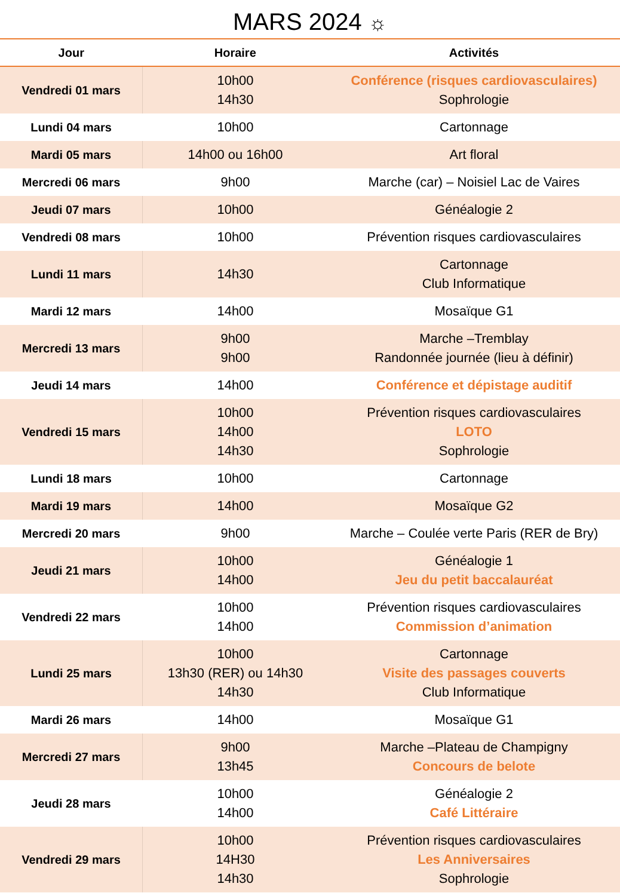MARS 2024 ☼
| Jour | Horaire | Activités |
| --- | --- | --- |
| Vendredi 01 mars | 10h00 14h30 | Conférence (risques cardiovasculaires) Sophrologie |
| Lundi 04 mars | 10h00 | Cartonnage |
| Mardi 05 mars | 14h00 ou 16h00 | Art floral |
| Mercredi 06 mars | 9h00 | Marche (car) – Noisiel Lac de Vaires |
| Jeudi 07 mars | 10h00 | Généalogie 2 |
| Vendredi 08 mars | 10h00 | Prévention risques cardiovasculaires |
| Lundi 11 mars | 14h30 | Cartonnage Club Informatique |
| Mardi 12 mars | 14h00 | Mosaïque G1 |
| Mercredi 13 mars | 9h00 9h00 | Marche –Tremblay Randonnée journée (lieu à définir) |
| Jeudi 14 mars | 14h00 | Conférence et dépistage auditif |
| Vendredi 15 mars | 10h00 14h00 14h30 | Prévention risques cardiovasculaires LOTO Sophrologie |
| Lundi 18 mars | 10h00 | Cartonnage |
| Mardi 19 mars | 14h00 | Mosaïque G2 |
| Mercredi 20 mars | 9h00 | Marche – Coulée verte Paris (RER de Bry) |
| Jeudi 21 mars | 10h00 14h00 | Généalogie 1 Jeu du petit baccalauréat |
| Vendredi 22 mars | 10h00 14h00 | Prévention risques cardiovasculaires Commission d’animation |
| Lundi 25 mars | 10h00 13h30 (RER) ou 14h30 14h30 | Cartonnage Visite des passages couverts Club Informatique |
| Mardi 26 mars | 14h00 | Mosaïque G1 |
| Mercredi 27 mars | 9h00 13h45 | Marche –Plateau de Champigny Concours de belote |
| Jeudi 28 mars | 10h00 14h00 | Généalogie 2 Café Littéraire |
| Vendredi 29 mars | 10h00 14H30 14h30 | Prévention risques cardiovasculaires Les Anniversaires Sophrologie |